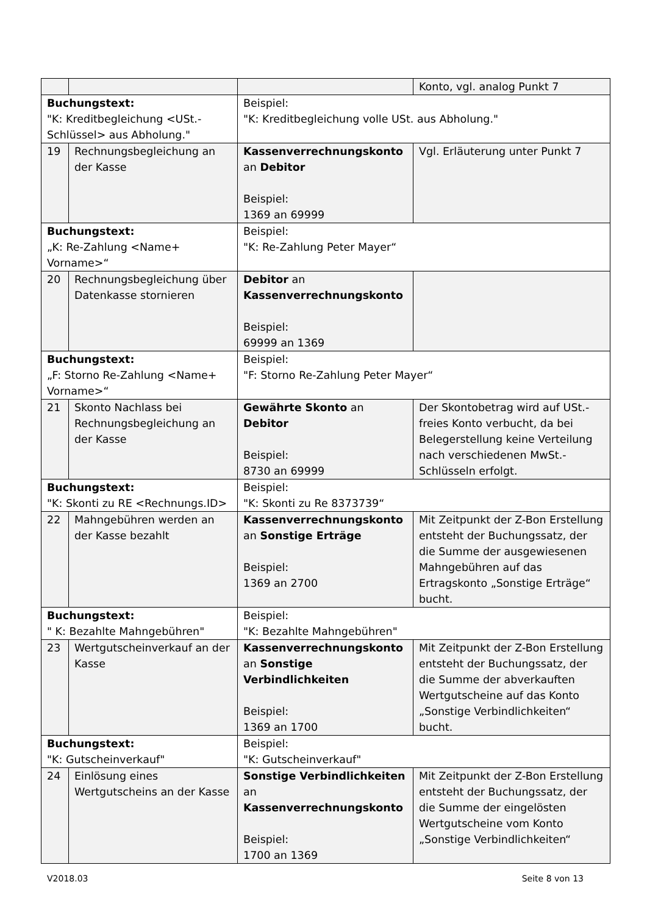| | | | Konto, vgl. analog Punkt 7 |
| Buchungstext: "K: Kreditbegleichung <USt.-Schlüssel> aus Abholung." | | Beispiel: "K: Kreditbegleichung volle USt. aus Abholung." | |
| 19 | Rechnungsbegleichung an der Kasse | Kassenverrechnungskonto an Debitor Beispiel: 1369 an 69999 | Vgl. Erläuterung unter Punkt 7 |
| Buchungstext: „K: Re-Zahlung <Name+ Vorname>“ | | Beispiel: "K: Re-Zahlung Peter Mayer“ | |
| 20 | Rechnungsbegleichung über Datenkasse stornieren | Debitor an Kassenverrechnungskonto Beispiel: 69999 an 1369 | |
| Buchungstext: „F: Storno Re-Zahlung <Name+ Vorname>“ | | Beispiel: "F: Storno Re-Zahlung Peter Mayer“ | |
| 21 | Skonto Nachlass bei Rechnungsbegleichung an der Kasse | Gewährte Skonto an Debitor Beispiel: 8730 an 69999 | Der Skontobetrag wird auf USt.-freies Konto verbucht, da bei Belegerstellung keine Verteilung nach verschiedenen MwSt.-Schlüsseln erfolgt. |
| Buchungstext: "K: Skonti zu RE <Rechnungs.ID> | | Beispiel: "K: Skonti zu Re 8373739“ | |
| 22 | Mahngebühren werden an der Kasse bezahlt | Kassenverrechnungskonto an Sonstige Erträge Beispiel: 1369 an 2700 | Mit Zeitpunkt der Z-Bon Erstellung entsteht der Buchungssatz, der die Summe der ausgewiesenen Mahngebühren auf das Ertragskonto „Sonstige Erträge“ bucht. |
| Buchungstext: " K: Bezahlte Mahngebühren" | | Beispiel: "K: Bezahlte Mahngebühren" | |
| 23 | Wertgutscheinverkauf an der Kasse | Kassenverrechnungskonto an Sonstige Verbindlichkeiten Beispiel: 1369 an 1700 | Mit Zeitpunkt der Z-Bon Erstellung entsteht der Buchungssatz, der die Summe der abverkauften Wertgutscheine auf das Konto „Sonstige Verbindlichkeiten“ bucht. |
| Buchungstext: "K: Gutscheinverkauf" | | Beispiel: "K: Gutscheinverkauf" | |
| 24 | Einlösung eines Wertgutscheins an der Kasse | Sonstige Verbindlichkeiten an Kassenverrechnungskonto Beispiel: 1700 an 1369 | Mit Zeitpunkt der Z-Bon Erstellung entsteht der Buchungssatz, der die Summe der eingelösten Wertgutscheine vom Konto „Sonstige Verbindlichkeiten“ |
V2018.03 Seite 8 von 13